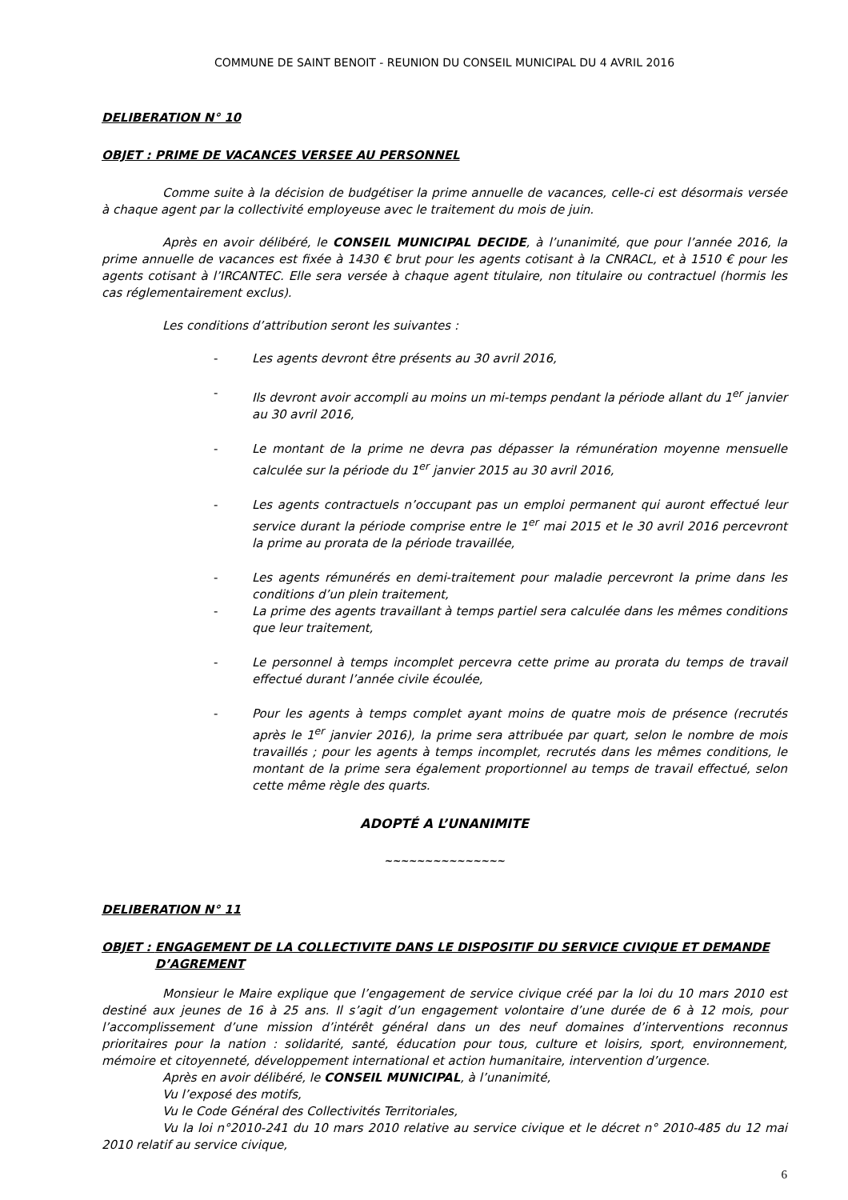COMMUNE DE SAINT BENOIT - REUNION DU CONSEIL MUNICIPAL DU 4 AVRIL 2016
DELIBERATION N° 10
OBJET : PRIME DE VACANCES VERSEE AU PERSONNEL
Comme suite à la décision de budgétiser la prime annuelle de vacances, celle-ci est désormais versée à chaque agent par la collectivité employeuse avec le traitement du mois de juin.
Après en avoir délibéré, le CONSEIL MUNICIPAL DECIDE, à l’unanimité, que pour l’année 2016, la prime annuelle de vacances est fixée à 1430 € brut pour les agents cotisant à la CNRACL, et à 1510 € pour les agents cotisant à l’IRCANTEC. Elle sera versée à chaque agent titulaire, non titulaire ou contractuel (hormis les cas réglementairement exclus).
Les conditions d’attribution seront les suivantes :
- Les agents devront être présents au 30 avril 2016,
- Ils devront avoir accompli au moins un mi-temps pendant la période allant du 1<sup>er</sup> janvier au 30 avril 2016,
- Le montant de la prime ne devra pas dépasser la rémunération moyenne mensuelle calculée sur la période du 1<sup>er</sup> janvier 2015 au 30 avril 2016,
- Les agents contractuels n’occupant pas un emploi permanent qui auront effectué leur service durant la période comprise entre le 1<sup>er</sup> mai 2015 et le 30 avril 2016 percevront la prime au prorata de la période travaillée,
- Les agents rémunérés en demi-traitement pour maladie percevront la prime dans les conditions d’un plein traitement,
- La prime des agents travaillant à temps partiel sera calculée dans les mêmes conditions que leur traitement,
- Le personnel à temps incomplet percevra cette prime au prorata du temps de travail effectué durant l’année civile écoulée,
- Pour les agents à temps complet ayant moins de quatre mois de présence (recrutés après le 1<sup>er</sup> janvier 2016), la prime sera attribuée par quart, selon le nombre de mois travaillés ; pour les agents à temps incomplet, recrutés dans les mêmes conditions, le montant de la prime sera également proportionnel au temps de travail effectué, selon cette même règle des quarts.
ADOPTÉ A L’UNANIMITE
~~~~~~~~~~~~~~~
DELIBERATION N° 11
OBJET : ENGAGEMENT DE LA COLLECTIVITE DANS LE DISPOSITIF DU SERVICE CIVIQUE ET DEMANDE D’AGREMENT
Monsieur le Maire explique que l’engagement de service civique créé par la loi du 10 mars 2010 est destiné aux jeunes de 16 à 25 ans. Il s’agit d’un engagement volontaire d’une durée de 6 à 12 mois, pour l’accomplissement d’une mission d’intérêt général dans un des neuf domaines d’interventions reconnus prioritaires pour la nation : solidarité, santé, éducation pour tous, culture et loisirs, sport, environnement, mémoire et citoyenneté, développement international et action humanitaire, intervention d’urgence.
Après en avoir délibéré, le CONSEIL MUNICIPAL, à l’unanimité,
Vu l’exposé des motifs,
Vu le Code Général des Collectivités Territoriales,
Vu la loi n°2010-241 du 10 mars 2010 relative au service civique et le décret n° 2010-485 du 12 mai 2010 relatif au service civique,
6